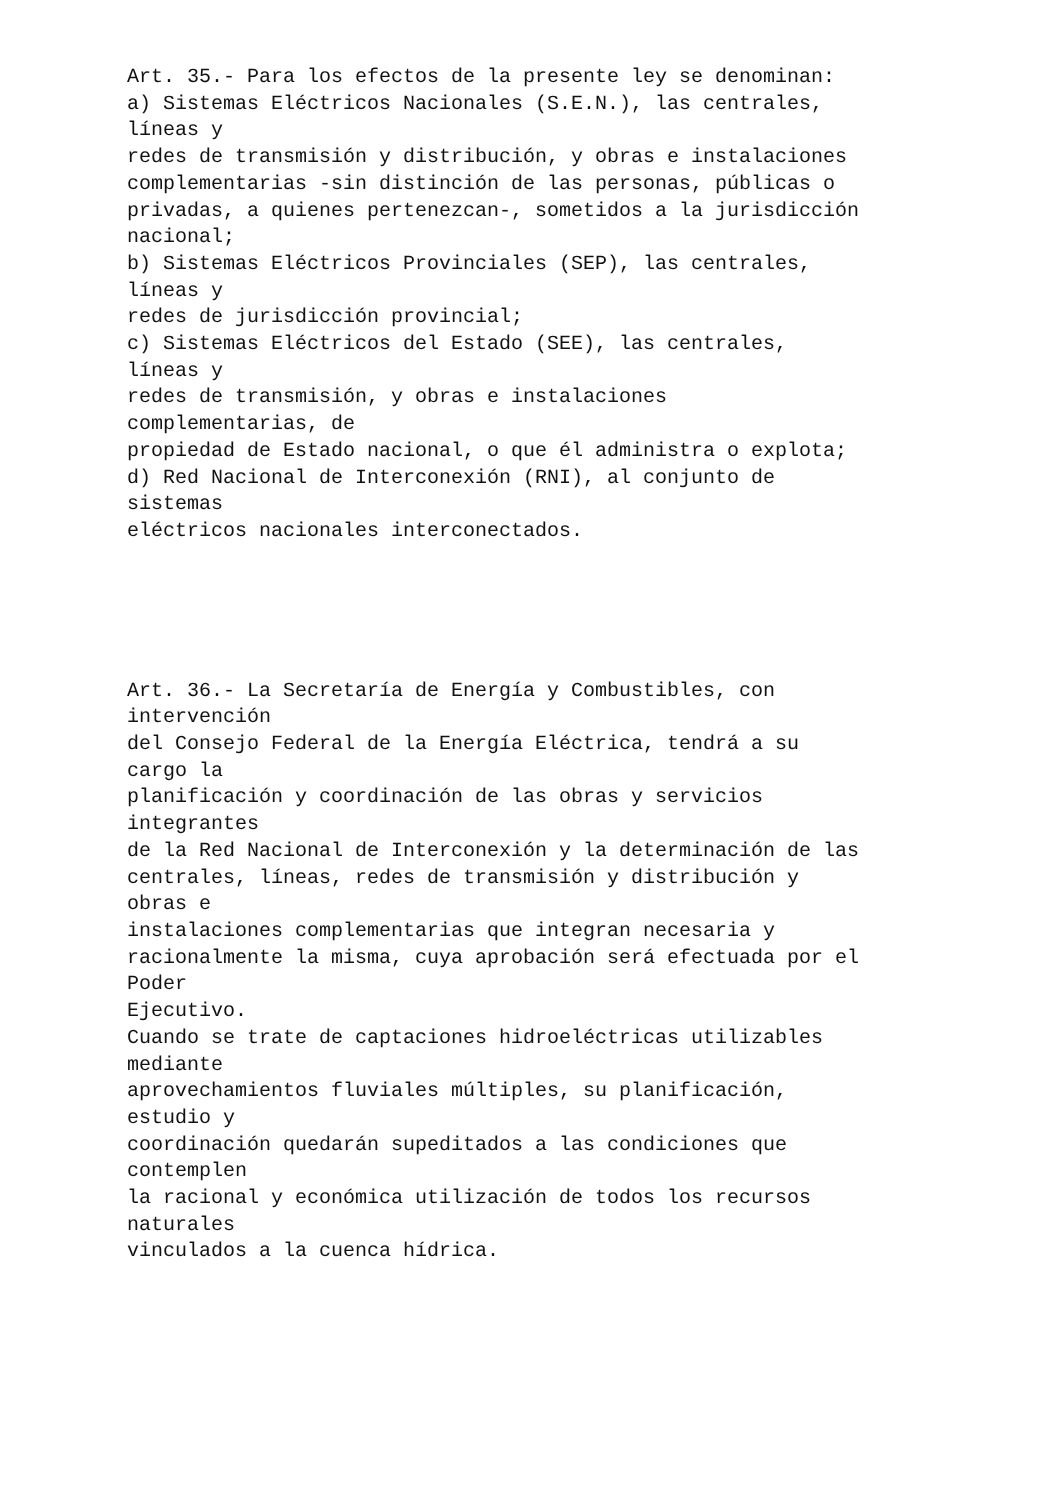Art. 35.- Para los efectos de la presente ley se denominan: a) Sistemas Eléctricos Nacionales (S.E.N.), las centrales, líneas y redes de transmisión y distribución, y obras e instalaciones complementarias -sin distinción de las personas, públicas o privadas, a quienes pertenezcan-, sometidos a la jurisdicción nacional; b) Sistemas Eléctricos Provinciales (SEP), las centrales, líneas y redes de jurisdicción provincial; c) Sistemas Eléctricos del Estado (SEE), las centrales, líneas y redes de transmisión, y obras e instalaciones complementarias, de propiedad de Estado nacional, o que él administra o explota; d) Red Nacional de Interconexión (RNI), al conjunto de sistemas eléctricos nacionales interconectados.
Art. 36.- La Secretaría de Energía y Combustibles, con intervención del Consejo Federal de la Energía Eléctrica, tendrá a su cargo la planificación y coordinación de las obras y servicios integrantes de la Red Nacional de Interconexión y la determinación de las centrales, líneas, redes de transmisión y distribución y obras e instalaciones complementarias que integran necesaria y racionalmente la misma, cuya aprobación será efectuada por el Poder Ejecutivo. Cuando se trate de captaciones hidroeléctricas utilizables mediante aprovechamientos fluviales múltiples, su planificación, estudio y coordinación quedarán supeditados a las condiciones que contemplen la racional y económica utilización de todos los recursos naturales vinculados a la cuenca hídrica.